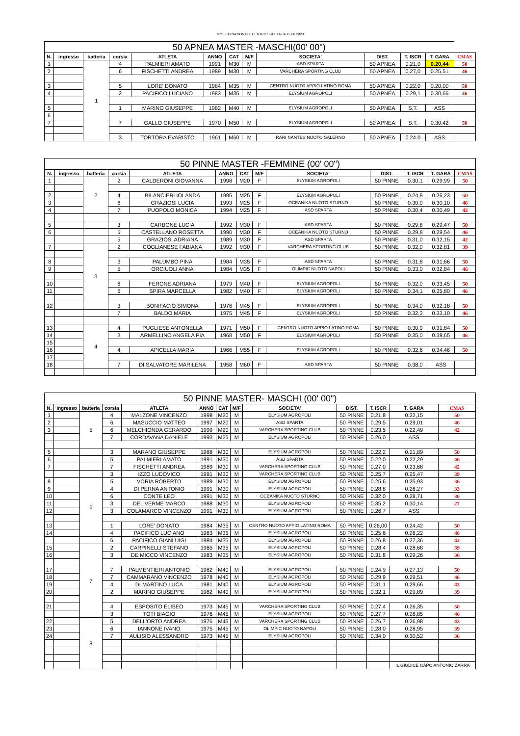TROFEO NAZIONALE CENTRO SUD ITALIA 15 06 2023
| 50 APNEA MASTER -MASCHI(00' 00") | | | | | | | | | | | | |
| --- | --- | --- | --- | --- | --- | --- | --- | --- | --- | --- | --- | --- |
| N. | ingresso | batteria | corsia | ATLETA | ANNO | CAT | M/F | SOCIETA' | DIST. | T. ISCR | T. GARA | CMAS |
| 1 | | 1 | 4 | PALMIERI AMATO | 1991 | M30 | M | ASD SPARTA | 50 APNEA | 0.21,0 | 0.20,44 | 50 |
| 2 | | | 6 | FISCHETTI ANDREA | 1989 | M30 | M | VARCHERA SPORTING CLUB | 50 APNEA | 0.27,0 | 0.25,51 | 46 |
| 3 | | | 5 | LORE' DONATO | 1984 | M35 | M | CENTRO NUOTO APPIO LATINO ROMA | 50 APNEA | 0.22,0 | 0.20,00 | 50 |
| 4 | | | 2 | PACIFICO LUCIANO | 1983 | M35 | M | ELYSIUM AGROPOLI | 50 APNEA | 0.29,1 | 0.30,66 | 46 |
| 5 | | | 1 | MARINO GIUSEPPE | 1982 | M40 | M | ELYSIUM AGROPOLI | 50 APNEA | S.T. | ASS | |
| 6 | | | | | | | | | | | | |
| 7 | | | 7 | GALLO GIUSEPPE | 1970 | M50 | M | ELYSIUM AGROPOLI | 50 APNEA | S.T. | 0.30,42 | 50 |
| | | | 3 | TORTORA EVARISTO | 1961 | M60 | M | RARI NANTES NUOTO SALERNO | 50 APNEA | 0.24.0 | ASS | |
| 50 PINNE MASTER -FEMMINE (00' 00") | | | | | | | | | | | | |
| --- | --- | --- | --- | --- | --- | --- | --- | --- | --- | --- | --- | --- |
| N. | ingresso | batteria | corsia | ATLETA | ANNO | CAT | M/F | SOCIETA' | DIST. | T. ISCR | T. GARA | CMAS |
| 1 | | 2 | 2 | CALDERONI GIOVANNA | 1998 | M20 | F | ELYSIUM AGROPOLI | 50 PINNE | 0.30,1 | 0.29,99 | 50 |
| 2 | | | 4 | BILANCIERI IOLANDA | 1995 | M25 | F | ELYSIUM AGROPOLI | 50 PINNE | 0.24,8 | 0.26,23 | 50 |
| 3 | | | 6 | GRAZIOSI LUCIA | 1993 | M25 | F | OCEANIKA NUOTO STURNO | 50 PINNE | 0.30,0 | 0.30,10 | 46 |
| 4 | | | 7 | PUOPOLO MONICA | 1994 | M25 | F | ASD SPARTA | 50 PINNE | 0.30,4 | 0.30,49 | 42 |
| 5 | | | 3 | CARBONE LUCIA | 1992 | M30 | F | ASD SPARTA | 50 PINNE | 0.29,8 | 0.29,47 | 50 |
| 6 | | | 5 | CASTELLANO ROSETTA | 1990 | M30 | F | OCEANIKA NUOTO STURNO | 50 PINNE | 0.29,8 | 0.29,54 | 46 |
| | | | 5 | GRAZIOSI ADRIANA | 1989 | M30 | F | ASD SPARTA | 50 PINNE | 0.31,0 | 0.32,15 | 42 |
| 7 | | 3 | 2 | COGLIANESE FABIANA | 1992 | M30 | F | VARCHERA SPORTING CLUB | 50 PINNE | 0.32,0 | 0.32,81 | 39 |
| 8 | | | 3 | PALUMBO PINA | 1984 | M35 | F | ASD SPARTA | 50 PINNE | 0.31,8 | 0.31,66 | 50 |
| 9 | | | 5 | ORCIUOLI ANNA | 1984 | M35 | F | OLIMPIC NUOTO NAPOLI | 50 PINNE | 0.33,0 | 0.32,84 | 46 |
| 10 | | | 6 | FERONE ADRIANA | 1979 | M40 | F | ELYSIUM AGROPOLI | 50 PINNE | 0.32,0 | 0.33,45 | 50 |
| 11 | | | 6 | SPIRA MARCELLA | 1982 | M40 | F | ELYSIUM AGROPOLI | 50 PINNE | 0.34,1 | 0.35,80 | 46 |
| 12 | | | 3 | BONIFACIO SIMONA | 1976 | M45 | F | ELYSIUM AGROPOLI | 50 PINNE | 0.34,0 | 0.32,18 | 50 |
| | | | 7 | BALDO MARIA | 1975 | M45 | F | ELYSIUM AGROPOLI | 50 PINNE | 0.32,3 | 0.33,10 | 46 |
| 13 | | 4 | 4 | PUGLIESE ANTONELLA | 1971 | M50 | F | CENTRO NUOTO APPIO LATINO ROMA | 50 PINNE | 0.30,9 | 0.31,84 | 50 |
| 14 | | | 2 | ARMELLINO ANGELA PIA | 1968 | M50 | F | ELYSIUM AGROPOLI | 50 PINNE | 0.35,0 | 0.38,65 | 46 |
| 15 | | | | | | | | | | | | |
| 16 | | | 4 | APICELLA MARIA | 1966 | M55 | F | ELYSIUM AGROPOLI | 50 PINNE | 0.32,6 | 0.34,46 | 50 |
| 17 | | | | | | | | | | | | |
| 18 | | | 7 | DI SALVATORE MARILENA | 1958 | M60 | F | ASD SPARTA | 50 PINNE | 0.38,0 | ASS | |
| 50 PINNE MASTER- MASCHI (00' 00") | | | | | | | | | | | | |
| --- | --- | --- | --- | --- | --- | --- | --- | --- | --- | --- | --- | --- |
| N. | ingresso | batteria | corsia | ATLETA | ANNO | CAT | M/F | SOCIETA' | DIST. | T. ISCR | T. GARA | CMAS |
| 1 | | 5 | 4 | MALZONE VINCENZO | 1998 | M20 | M | ELYSIUM AGROPOLI | 50 PINNE | 0.21,8 | 0.22,15 | 50 |
| 2 | | | 6 | MASUCCIO MATTEO | 1997 | M20 | M | ASD SPARTA | 50 PINNE | 0.29,5 | 0.29,01 | 46 |
| 3 | | | 6 | MELCHIONDA GERARDO | 1999 | M20 | M | VARCHERA SPORTING CLUB | 50 PINNE | 0.23,5 | 0.22,49 | 42 |
| | | | 7 | CORDAVANA DANIELE | 1993 | M25 | M | ELYSIUM AGROPOLI | 50 PINNE | 0.26,0 | ASS | |
| 5 | | | 3 | MARANO GIUSEPPE | 1988 | M30 | M | ELYSIUM AGROPOLI | 50 PINNE | 0.22,2 | 0.21,89 | 50 |
| 6 | | | 5 | PALMIERI AMATO | 1991 | M30 | M | ASD SPARTA | 50 PINNE | 0.22,0 | 0.22,29 | 46 |
| 7 | | | 7 | FISCHETTI ANDREA | 1989 | M30 | M | VARCHERA SPORTING CLUB | 50 PINNE | 0.27,0 | 0.23,68 | 42 |
| | | | 3 | IZZO LUDOVICO | 1991 | M30 | M | VARCHERA SPORTING CLUB | 50 PINNE | 0.25,7 | 0.25,47 | 39 |
| 8 | | 6 | 5 | VORIA ROBERTO | 1989 | M30 | M | ELYSIUM AGROPOLI | 50 PINNE | 0.25,6 | 0.25,93 | 36 |
| 9 | | | 4 | DI PERNA ANTONIO | 1991 | M30 | M | ELYSIUM AGROPOLI | 50 PINNE | 0.28,8 | 0.26.27 | 33 |
| 10 | | | 6 | CONTE LEO | 1991 | M30 | M | OCEANIKA NUOTO STURNO | 50 PINNE | 0.32,0 | 0.28,71 | 30 |
| 11 | | | 3 | DEL VERME MARCO | 1988 | M30 | M | ELYSIUM AGROPOLI | 50 PINNE | 0.35,2 | 0.30,14 | 27 |
| 12 | | | 3 | COLAMARCO VINCENZO | 1991 | M30 | M | ELYSIUM AGROPOLI | 50 PINNE | 0.26,7 | ASS | |
| 13 | | | 1 | LORE' DONATO | 1984 | M35 | M | CENTRO NUOTO APPIO LATINO ROMA | 50 PINNE | 0.26,00 | 0.24,42 | 50 |
| 14 | | | 4 | PACIFICO LUCIANO | 1983 | M35 | M | ELYSIUM AGROPOLI | 50 PINNE | 0.25,6 | 0.26,22 | 46 |
| | | | 6 | PACIFICO GIANLUIGI | 1984 | M35 | M | ELYSIUM AGROPOLI | 50 PINNE | 0.26,8 | 0.27,36 | 42 |
| 15 | | 7 | 2 | CARPINELLI STEFANO | 1985 | M35 | M | ELYSIUM AGROPOLI | 50 PINNE | 0.28,4 | 0.28,68 | 39 |
| 16 | | | 3 | DE MICCO VINCENZO | 1983 | M35 | M | ELYSIUM AGROPOLI | 50 PINNE | 0.31.8 | 0.29,26 | 36 |
| 17 | | | 7 | PALMENTIERI ANTONIO | 1982 | M40 | M | ELYSIUM AGROPOLI | 50 PINNE | 0.24,9 | 0.27,13 | 50 |
| 18 | | | 7 | CAMMARANO VINCENZO | 1978 | M40 | M | ELYSIUM AGROPOLI | 50 PINNE | 0.29.9 | 0.29,51 | 46 |
| 19 | | | 4 | DI MARTINO LUCA | 1981 | M40 | M | ELYSIUM AGROPOLI | 50 PINNE | 0.31,1 | 0.29,66 | 42 |
| 20 | | | 2 | MARINO GIUSEPPE | 1982 | M40 | M | ELYSIUM AGROPOLI | 50 PINNE | 0.32,1 | 0.29,89 | 39 |
| 21 | | | 4 | ESPOSITO ELISEO | 1973 | M45 | M | VARCHERA SPORTING CLUB | 50 PINNE | 0.27,4 | 0.26,35 | 50 |
| | | | 3 | TOTI BIAGIO | 1976 | M45 | M | ELYSIUM AGROPOLI | 50 PINNE | 0.27,7 | 0.26,85 | 46 |
| 22 | | 8 | 5 | DELL'ORTO ANDREA | 1976 | M45 | M | VARCHERA SPORTING CLUB | 50 PINNE | 0.26,7 | 0.26,98 | 42 |
| 23 | | | 6 | IANNONE IVANO | 1975 | M45 | M | OLIMPIC NUOTO NAPOLI | 50 PINNE | 0.28,0 | 0.28,95 | 39 |
| 24 | | | 7 | AULISIO ALESSANDRO | 1973 | M45 | M | ELYSIUM AGROPOLI | 50 PINNE | 0.34,0 | 0.30,52 | 36 |
| | | | | | | | | | | | IL GIUDICE CAPO ANTONIO ZARRA | |